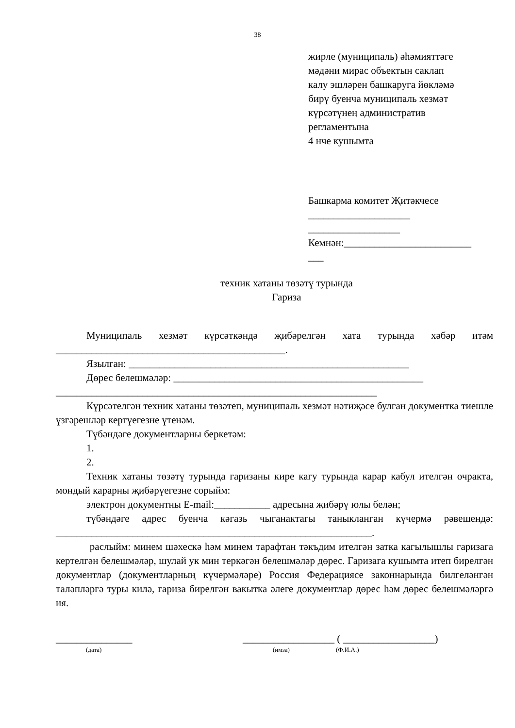38
жирле (муниципаль) әһәмияттәге
мәдәни мирас объектын саклап
калу эшләрен башкаруга йөкләмә
бирү буенча муниципаль хезмәт
күрсәтүнең административ
регламентына
4 нче кушымта
Башкарма комитет Җитәкчесе
____________________
__________________
Кемнән:_________________________
___
техник хатаны төзәтү турында
Гариза
Муниципаль хезмәт күрсәткәндә җибәрелгән хата турында хәбәр итәм _____________________________________________.
Язылган: _______________________________________________________
Дөрес белешмәләр: _________________________________________________
_______________________________________________________________
Күрсәтелгән техник хатаны төзәтеп, муниципаль хезмәт нәтиҗәсе булган документка тиешле үзгәрешләр кертүегезне үтенәм.
Түбәндәге документларны беркетәм:
1.
2.
Техник хатаны төзәтү турында гаризаны кире кагу турында карар кабул ителгән очракта, мондый карарны җибәрүегезне сорыйм:
электрон документны E-mail:___________ адресына җибәрү юлы белән;
түбәндәге адрес буенча кәгазь чыганактагы таныкланган күчермә рәвешендә: ______________________________________________________________.
раслыйм: минем шәхескә һәм минем тарафтан тәкъдим ителгән затка кагылышлы гаризага кертелгән белешмәләр, шулай ук мин теркәгән белешмәләр дөрес. Гаризага кушымта итеп бирелгән документлар (документларның күчермәләре) Россия Федерациясе законнарында билгеләнгән таләпләргә туры килә, гариза бирелгән вакытка әлеге документлар дөрес һәм дөрес белешмәләргә ия.
_______________ __________________ ( __________________)
(дата) (имза) (Ф.И.А.)